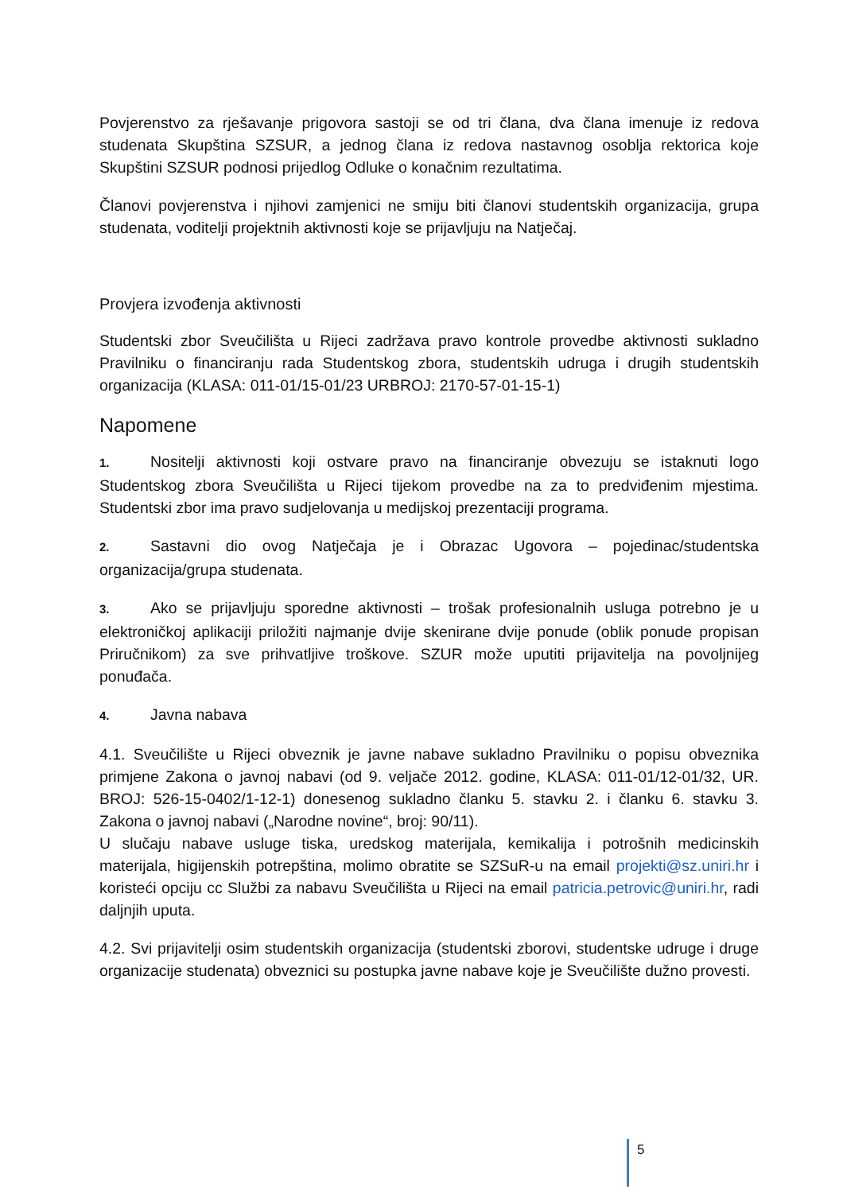Povjerenstvo za rješavanje prigovora sastoji se od tri člana, dva člana imenuje iz redova studenata Skupština SZSUR, a jednog člana iz redova nastavnog osoblja rektorica koje Skupštini SZSUR podnosi prijedlog Odluke o konačnim rezultatima.
Članovi povjerenstva i njihovi zamjenici ne smiju biti članovi studentskih organizacija, grupa studenata, voditelji projektnih aktivnosti koje se prijavljuju na Natječaj.
Provjera izvođenja aktivnosti
Studentski zbor Sveučilišta u Rijeci zadržava pravo kontrole provedbe aktivnosti sukladno Pravilniku o financiranju rada Studentskog zbora, studentskih udruga i drugih studentskih organizacija (KLASA: 011-01/15-01/23 URBROJ: 2170-57-01-15-1)
Napomene
1. Nositelji aktivnosti koji ostvare pravo na financiranje obvezuju se istaknuti logo Studentskog zbora Sveučilišta u Rijeci tijekom provedbe na za to predviđenim mjestima. Studentski zbor ima pravo sudjelovanja u medijskoj prezentaciji programa.
2. Sastavni dio ovog Natječaja je i Obrazac Ugovora – pojedinac/studentska organizacija/grupa studenata.
3. Ako se prijavljuju sporedne aktivnosti – trošak profesionalnih usluga potrebno je u elektroničkoj aplikaciji priložiti najmanje dvije skenirane dvije ponude (oblik ponude propisan Priručnikom) za sve prihvatljive troškove. SZUR može uputiti prijavitelja na povoljnijeg ponuđača.
4. Javna nabava
4.1. Sveučilište u Rijeci obveznik je javne nabave sukladno Pravilniku o popisu obveznika primjene Zakona o javnoj nabavi (od 9. veljače 2012. godine, KLASA: 011-01/12-01/32, UR. BROJ: 526-15-0402/1-12-1) donesenog sukladno članku 5. stavku 2. i članku 6. stavku 3. Zakona o javnoj nabavi („Narodne novine“, broj: 90/11).
U slučaju nabave usluge tiska, uredskog materijala, kemikalija i potrošnih medicinskih materijala, higijenskih potrepština, molimo obratite se SZSuR-u na email projekti@sz.uniri.hr i koristeći opciju cc Službi za nabavu Sveučilišta u Rijeci na email patricia.petrovic@uniri.hr, radi daljnjih uputa.
4.2. Svi prijavitelji osim studentskih organizacija (studentski zborovi, studentske udruge i druge organizacije studenata) obveznici su postupka javne nabave koje je Sveučilište dužno provesti.
5